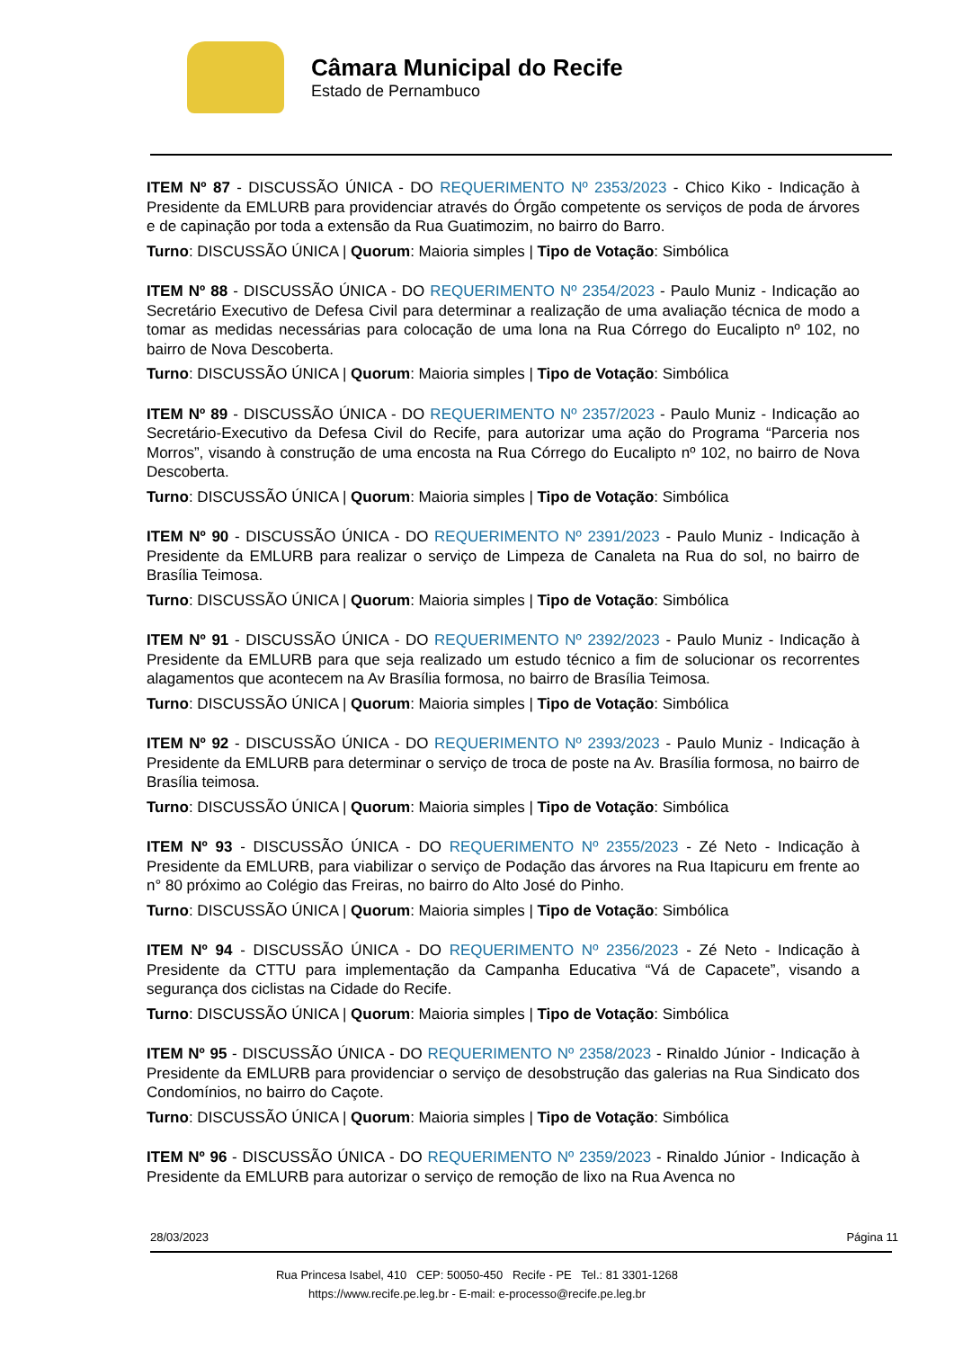Câmara Municipal do Recife
Estado de Pernambuco
ITEM Nº 87 - DISCUSSÃO ÚNICA - DO REQUERIMENTO Nº 2353/2023 - Chico Kiko - Indicação à Presidente da EMLURB para providenciar através do Órgão competente os serviços de poda de árvores e de capinação por toda a extensão da Rua Guatimozim, no bairro do Barro.
Turno: DISCUSSÃO ÚNICA | Quorum: Maioria simples | Tipo de Votação: Simbólica
ITEM Nº 88 - DISCUSSÃO ÚNICA - DO REQUERIMENTO Nº 2354/2023 - Paulo Muniz - Indicação ao Secretário Executivo de Defesa Civil para determinar a realização de uma avaliação técnica de modo a tomar as medidas necessárias para colocação de uma lona na Rua Córrego do Eucalipto nº 102, no bairro de Nova Descoberta.
Turno: DISCUSSÃO ÚNICA | Quorum: Maioria simples | Tipo de Votação: Simbólica
ITEM Nº 89 - DISCUSSÃO ÚNICA - DO REQUERIMENTO Nº 2357/2023 - Paulo Muniz - Indicação ao Secretário-Executivo da Defesa Civil do Recife, para autorizar uma ação do Programa “Parceria nos Morros”, visando à construção de uma encosta na Rua Córrego do Eucalipto nº 102, no bairro de Nova Descoberta.
Turno: DISCUSSÃO ÚNICA | Quorum: Maioria simples | Tipo de Votação: Simbólica
ITEM Nº 90 - DISCUSSÃO ÚNICA - DO REQUERIMENTO Nº 2391/2023 - Paulo Muniz - Indicação à Presidente da EMLURB para realizar o serviço de Limpeza de Canaleta na Rua do sol, no bairro de Brasília Teimosa.
Turno: DISCUSSÃO ÚNICA | Quorum: Maioria simples | Tipo de Votação: Simbólica
ITEM Nº 91 - DISCUSSÃO ÚNICA - DO REQUERIMENTO Nº 2392/2023 - Paulo Muniz - Indicação à Presidente da EMLURB para que seja realizado um estudo técnico a fim de solucionar os recorrentes alagamentos que acontecem na Av Brasília formosa, no bairro de Brasília Teimosa.
Turno: DISCUSSÃO ÚNICA | Quorum: Maioria simples | Tipo de Votação: Simbólica
ITEM Nº 92 - DISCUSSÃO ÚNICA - DO REQUERIMENTO Nº 2393/2023 - Paulo Muniz - Indicação à Presidente da EMLURB para determinar o serviço de troca de poste na Av. Brasília formosa, no bairro de Brasília teimosa.
Turno: DISCUSSÃO ÚNICA | Quorum: Maioria simples | Tipo de Votação: Simbólica
ITEM Nº 93 - DISCUSSÃO ÚNICA - DO REQUERIMENTO Nº 2355/2023 - Zé Neto - Indicação à Presidente da EMLURB, para viabilizar o serviço de Podação das árvores na Rua Itapicuru em frente ao n° 80 próximo ao Colégio das Freiras, no bairro do Alto José do Pinho.
Turno: DISCUSSÃO ÚNICA | Quorum: Maioria simples | Tipo de Votação: Simbólica
ITEM Nº 94 - DISCUSSÃO ÚNICA - DO REQUERIMENTO Nº 2356/2023 - Zé Neto - Indicação à Presidente da CTTU para implementação da Campanha Educativa “Vá de Capacete”, visando a segurança dos ciclistas na Cidade do Recife.
Turno: DISCUSSÃO ÚNICA | Quorum: Maioria simples | Tipo de Votação: Simbólica
ITEM Nº 95 - DISCUSSÃO ÚNICA - DO REQUERIMENTO Nº 2358/2023 - Rinaldo Júnior - Indicação à Presidente da EMLURB para providenciar o serviço de desobstrução das galerias na Rua Sindicato dos Condomínios, no bairro do Caçote.
Turno: DISCUSSÃO ÚNICA | Quorum: Maioria simples | Tipo de Votação: Simbólica
ITEM Nº 96 - DISCUSSÃO ÚNICA - DO REQUERIMENTO Nº 2359/2023 - Rinaldo Júnior - Indicação à Presidente da EMLURB para autorizar o serviço de remoção de lixo na Rua Avenca no
28/03/2023 Página 11
Rua Princesa Isabel, 410 CEP: 50050-450 Recife - PE Tel.: 81 3301-1268
https://www.recife.pe.leg.br - E-mail: e-processo@recife.pe.leg.br